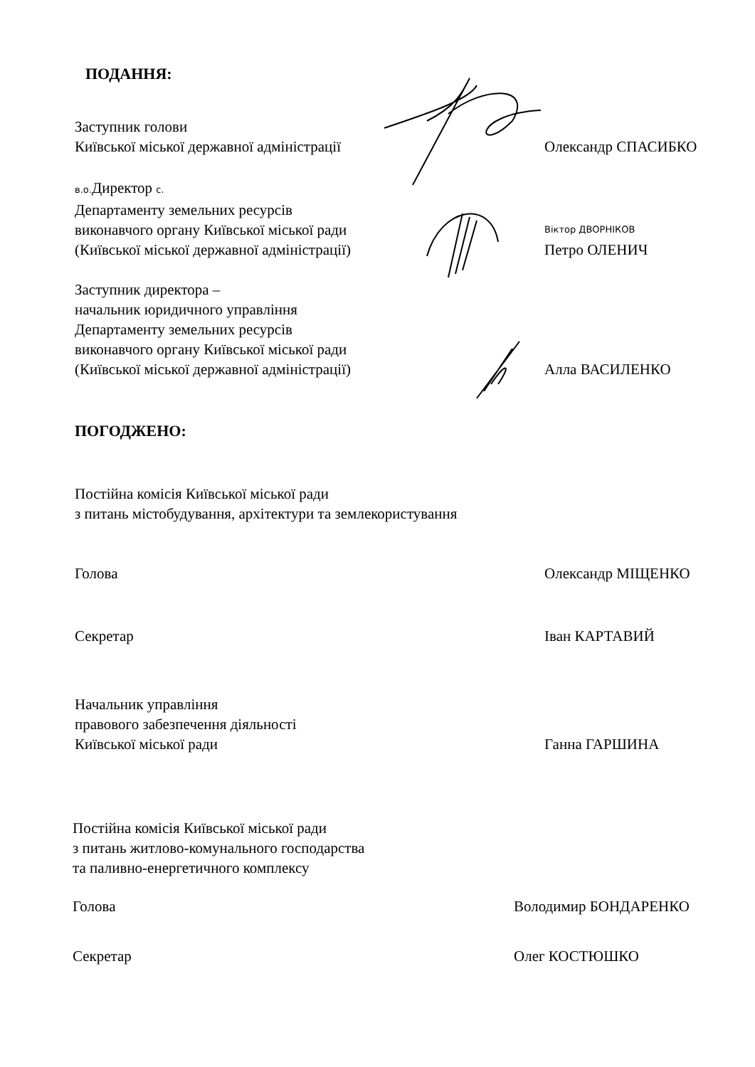ПОДАННЯ:
Заступник голови
Київської міської державної адміністрації
Олександр СПАСИБКО
в.о. Директор с.
Департаменту земельних ресурсів
виконавчого органу Київської міської ради
(Київської міської державної адміністрації)
Віктор ДВОРНІКОВ
Петро ОЛЕНИЧ
Заступник директора –
начальник юридичного управління
Департаменту земельних ресурсів
виконавчого органу Київської міської ради
(Київської міської державної адміністрації)
Алла ВАСИЛЕНКО
ПОГОДЖЕНО:
Постійна комісія Київської міської ради
з питань містобудування, архітектури та землекористування
Голова Олександр МІЩЕНКО
Секретар Іван КАРТАВИЙ
Начальник управління
правового забезпечення діяльності
Київської міської ради
Ганна ГАРШИНА
Постійна комісія Київської міської ради
з питань житлово-комунального господарства
та паливно-енергетичного комплексу
Голова Володимир БОНДАРЕНКО
Секретар Олег КОСТЮШКО